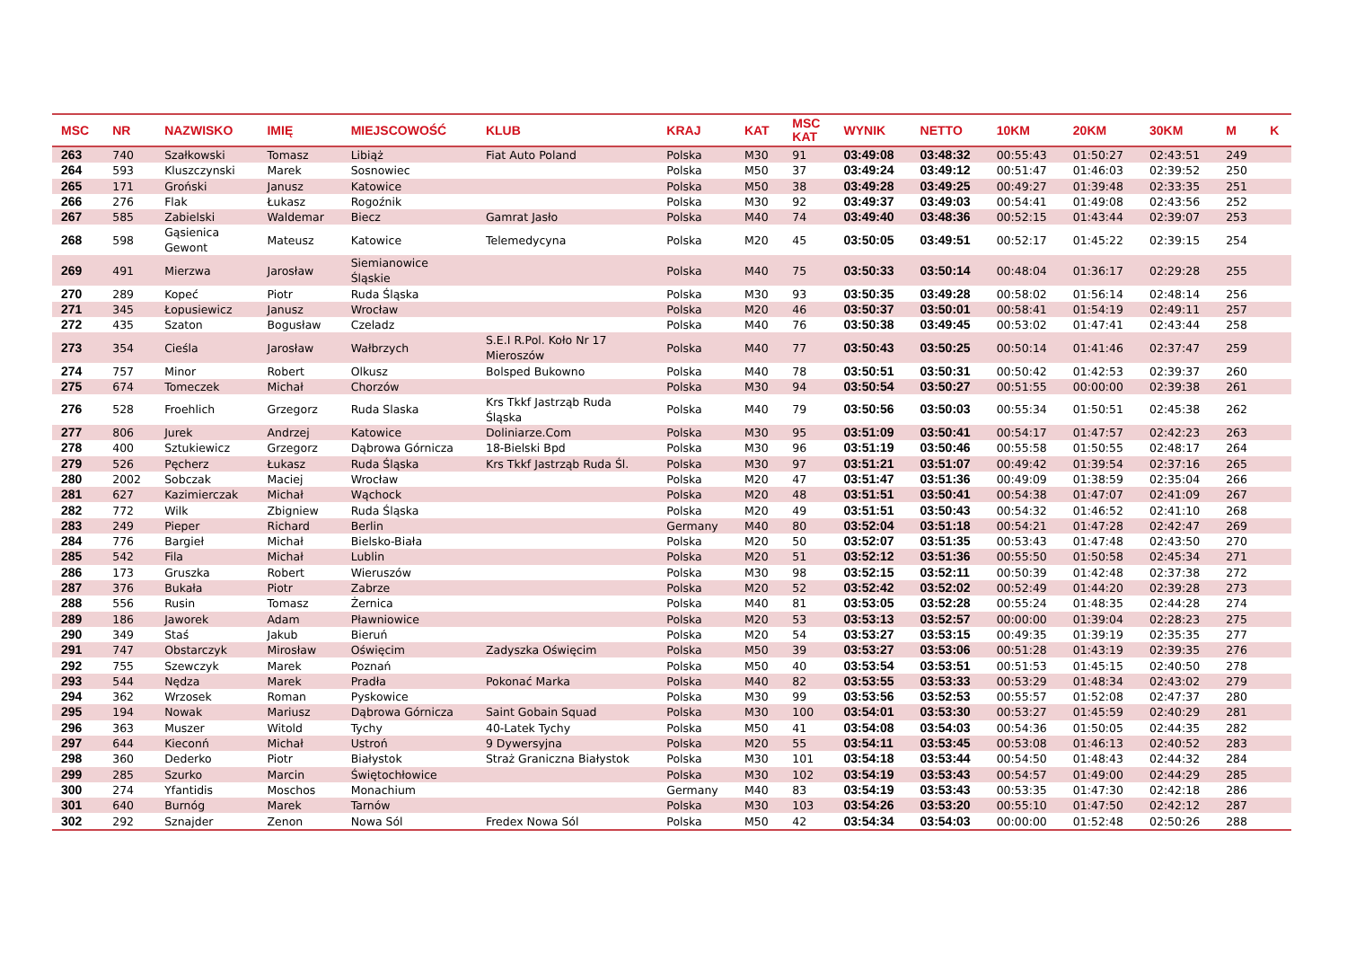| MSC | NR | NAZWISKO | IMIĘ | MIEJSCOWOŚĆ | KLUB | KRAJ | KAT | MSC KAT | WYNIK | NETTO | 10KM | 20KM | 30KM | M | K |
| --- | --- | --- | --- | --- | --- | --- | --- | --- | --- | --- | --- | --- | --- | --- | --- |
| 263 | 740 | Szałkowski | Tomasz | Libiąż | Fiat Auto Poland | Polska | M30 | 91 | 03:49:08 | 03:48:32 | 00:55:43 | 01:50:27 | 02:43:51 | 249 | |
| 264 | 593 | Kluszczynski | Marek | Sosnowiec | | Polska | M50 | 37 | 03:49:24 | 03:49:12 | 00:51:47 | 01:46:03 | 02:39:52 | 250 | |
| 265 | 171 | Groński | Janusz | Katowice | | Polska | M50 | 38 | 03:49:28 | 03:49:25 | 00:49:27 | 01:39:48 | 02:33:35 | 251 | |
| 266 | 276 | Flak | Łukasz | Rogoźnik | | Polska | M30 | 92 | 03:49:37 | 03:49:03 | 00:54:41 | 01:49:08 | 02:43:56 | 252 | |
| 267 | 585 | Zabielski | Waldemar | Biecz | Gamrat Jasło | Polska | M40 | 74 | 03:49:40 | 03:48:36 | 00:52:15 | 01:43:44 | 02:39:07 | 253 | |
| 268 | 598 | Gąsienica Gewont | Mateusz | Katowice | Telemedycyna | Polska | M20 | 45 | 03:50:05 | 03:49:51 | 00:52:17 | 01:45:22 | 02:39:15 | 254 | |
| 269 | 491 | Mierzwa | Jarosław | Siemianowice Śląskie | | Polska | M40 | 75 | 03:50:33 | 03:50:14 | 00:48:04 | 01:36:17 | 02:29:28 | 255 | |
| 270 | 289 | Kopeć | Piotr | Ruda Śląska | | Polska | M30 | 93 | 03:50:35 | 03:49:28 | 00:58:02 | 01:56:14 | 02:48:14 | 256 | |
| 271 | 345 | Łopusiewicz | Janusz | Wrocław | | Polska | M20 | 46 | 03:50:37 | 03:50:01 | 00:58:41 | 01:54:19 | 02:49:11 | 257 | |
| 272 | 435 | Szaton | Bogusław | Czeladz | | Polska | M40 | 76 | 03:50:38 | 03:49:45 | 00:53:02 | 01:47:41 | 02:43:44 | 258 | |
| 273 | 354 | Cieśla | Jarosław | Wałbrzych | S.E.I R.Pol. Koło Nr 17 Mieroszów | Polska | M40 | 77 | 03:50:43 | 03:50:25 | 00:50:14 | 01:41:46 | 02:37:47 | 259 | |
| 274 | 757 | Minor | Robert | Olkusz | Bolsped Bukowno | Polska | M40 | 78 | 03:50:51 | 03:50:31 | 00:50:42 | 01:42:53 | 02:39:37 | 260 | |
| 275 | 674 | Tomeczek | Michał | Chorzów | | Polska | M30 | 94 | 03:50:54 | 03:50:27 | 00:51:55 | 00:00:00 | 02:39:38 | 261 | |
| 276 | 528 | Froehlich | Grzegorz | Ruda Slaska | Krs Tkkf Jastrząb Ruda Śląska | Polska | M40 | 79 | 03:50:56 | 03:50:03 | 00:55:34 | 01:50:51 | 02:45:38 | 262 | |
| 277 | 806 | Jurek | Andrzej | Katowice | Doliniarze.Com | Polska | M30 | 95 | 03:51:09 | 03:50:41 | 00:54:17 | 01:47:57 | 02:42:23 | 263 | |
| 278 | 400 | Sztukiewicz | Grzegorz | Dąbrowa Górnicza | 18-Bielski Bpd | Polska | M30 | 96 | 03:51:19 | 03:50:46 | 00:55:58 | 01:50:55 | 02:48:17 | 264 | |
| 279 | 526 | Pęcherz | Łukasz | Ruda Śląska | Krs Tkkf Jastrząb Ruda Śl. | Polska | M30 | 97 | 03:51:21 | 03:51:07 | 00:49:42 | 01:39:54 | 02:37:16 | 265 | |
| 280 | 2002 | Sobczak | Maciej | Wrocław | | Polska | M20 | 47 | 03:51:47 | 03:51:36 | 00:49:09 | 01:38:59 | 02:35:04 | 266 | |
| 281 | 627 | Kazimierczak | Michał | Wąchock | | Polska | M20 | 48 | 03:51:51 | 03:50:41 | 00:54:38 | 01:47:07 | 02:41:09 | 267 | |
| 282 | 772 | Wilk | Zbigniew | Ruda Śląska | | Polska | M20 | 49 | 03:51:51 | 03:50:43 | 00:54:32 | 01:46:52 | 02:41:10 | 268 | |
| 283 | 249 | Pieper | Richard | Berlin | | Germany | M40 | 80 | 03:52:04 | 03:51:18 | 00:54:21 | 01:47:28 | 02:42:47 | 269 | |
| 284 | 776 | Bargieł | Michał | Bielsko-Biała | | Polska | M20 | 50 | 03:52:07 | 03:51:35 | 00:53:43 | 01:47:48 | 02:43:50 | 270 | |
| 285 | 542 | Fila | Michał | Lublin | | Polska | M20 | 51 | 03:52:12 | 03:51:36 | 00:55:50 | 01:50:58 | 02:45:34 | 271 | |
| 286 | 173 | Gruszka | Robert | Wieruszów | | Polska | M30 | 98 | 03:52:15 | 03:52:11 | 00:50:39 | 01:42:48 | 02:37:38 | 272 | |
| 287 | 376 | Bukała | Piotr | Zabrze | | Polska | M20 | 52 | 03:52:42 | 03:52:02 | 00:52:49 | 01:44:20 | 02:39:28 | 273 | |
| 288 | 556 | Rusin | Tomasz | Żernica | | Polska | M40 | 81 | 03:53:05 | 03:52:28 | 00:55:24 | 01:48:35 | 02:44:28 | 274 | |
| 289 | 186 | Jaworek | Adam | Pławniowice | | Polska | M20 | 53 | 03:53:13 | 03:52:57 | 00:00:00 | 01:39:04 | 02:28:23 | 275 | |
| 290 | 349 | Staś | Jakub | Bieruń | | Polska | M20 | 54 | 03:53:27 | 03:53:15 | 00:49:35 | 01:39:19 | 02:35:35 | 277 | |
| 291 | 747 | Obstarczyk | Mirosław | Oświęcim | Zadyszka Oświęcim | Polska | M50 | 39 | 03:53:27 | 03:53:06 | 00:51:28 | 01:43:19 | 02:39:35 | 276 | |
| 292 | 755 | Szewczyk | Marek | Poznań | | Polska | M50 | 40 | 03:53:54 | 03:53:51 | 00:51:53 | 01:45:15 | 02:40:50 | 278 | |
| 293 | 544 | Nędza | Marek | Pradła | Pokonać Marka | Polska | M40 | 82 | 03:53:55 | 03:53:33 | 00:53:29 | 01:48:34 | 02:43:02 | 279 | |
| 294 | 362 | Wrzosek | Roman | Pyskowice | | Polska | M30 | 99 | 03:53:56 | 03:52:53 | 00:55:57 | 01:52:08 | 02:47:37 | 280 | |
| 295 | 194 | Nowak | Mariusz | Dąbrowa Górnicza | Saint Gobain Squad | Polska | M30 | 100 | 03:54:01 | 03:53:30 | 00:53:27 | 01:45:59 | 02:40:29 | 281 | |
| 296 | 363 | Muszer | Witold | Tychy | 40-Latek Tychy | Polska | M50 | 41 | 03:54:08 | 03:54:03 | 00:54:36 | 01:50:05 | 02:44:35 | 282 | |
| 297 | 644 | Kieconń | Michał | Ustroń | 9 Dywersyjna | Polska | M20 | 55 | 03:54:11 | 03:53:45 | 00:53:08 | 01:46:13 | 02:40:52 | 283 | |
| 298 | 360 | Dederko | Piotr | Białystok | Straż Graniczna Białystok | Polska | M30 | 101 | 03:54:18 | 03:53:44 | 00:54:50 | 01:48:43 | 02:44:32 | 284 | |
| 299 | 285 | Szurko | Marcin | Świętochłowice | | Polska | M30 | 102 | 03:54:19 | 03:53:43 | 00:54:57 | 01:49:00 | 02:44:29 | 285 | |
| 300 | 274 | Yfantidis | Moschos | Monachium | | Germany | M40 | 83 | 03:54:19 | 03:53:43 | 00:53:35 | 01:47:30 | 02:42:18 | 286 | |
| 301 | 640 | Burnóg | Marek | Tarnów | | Polska | M30 | 103 | 03:54:26 | 03:53:20 | 00:55:10 | 01:47:50 | 02:42:12 | 287 | |
| 302 | 292 | Sznajder | Zenon | Nowa Sól | Fredex Nowa Sól | Polska | M50 | 42 | 03:54:34 | 03:54:03 | 00:00:00 | 01:52:48 | 02:50:26 | 288 | |